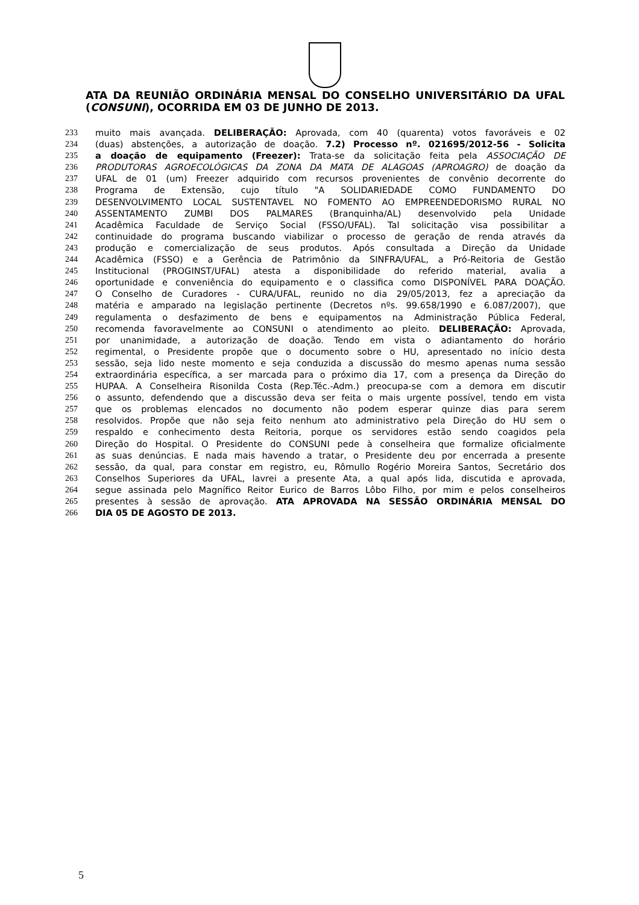ATA DA REUNIÃO ORDINÁRIA MENSAL DO CONSELHO UNIVERSITÁRIO DA UFAL (CONSUNI), OCORRIDA EM 03 DE JUNHO DE 2013.
233 muito mais avançada. DELIBERAÇÃO: Aprovada, com 40 (quarenta) votos favoráveis e 02
234 (duas) abstenções, a autorização de doação. 7.2) Processo nº. 021695/2012-56 - Solicita
235 a doação de equipamento (Freezer): Trata-se da solicitação feita pela ASSOCIAÇÃO DE
236 PRODUTORAS AGROECOLÓGICAS DA ZONA DA MATA DE ALAGOAS (APROAGRO) de doação da
237 UFAL de 01 (um) Freezer adquirido com recursos provenientes de convênio decorrente do
238 Programa de Extensão, cujo título "A SOLIDARIEDADE COMO FUNDAMENTO DO
239 DESENVOLVIMENTO LOCAL SUSTENTAVEL NO FOMENTO AO EMPREENDEDORISMO RURAL NO
240 ASSENTAMENTO ZUMBI DOS PALMARES (Branquinha/AL) desenvolvido pela Unidade
241 Acadêmica Faculdade de Serviço Social (FSSO/UFAL). Tal solicitação visa possibilitar a
242 continuidade do programa buscando viabilizar o processo de geração de renda através da
243 produção e comercialização de seus produtos. Após consultada a Direção da Unidade
244 Acadêmica (FSSO) e a Gerência de Patrimônio da SINFRA/UFAL, a Pró-Reitoria de Gestão
245 Institucional (PROGINST/UFAL) atesta a disponibilidade do referido material, avalia a
246 oportunidade e conveniência do equipamento e o classifica como DISPONÍVEL PARA DOAÇÃO.
247 O Conselho de Curadores - CURA/UFAL, reunido no dia 29/05/2013, fez a apreciação da
248 matéria e amparado na legislação pertinente (Decretos nºs. 99.658/1990 e 6.087/2007), que
249 regulamenta o desfazimento de bens e equipamentos na Administração Pública Federal,
250 recomenda favoravelmente ao CONSUNI o atendimento ao pleito. DELIBERAÇÃO: Aprovada,
251 por unanimidade, a autorização de doação. Tendo em vista o adiantamento do horário
252 regimental, o Presidente propõe que o documento sobre o HU, apresentado no início desta
253 sessão, seja lido neste momento e seja conduzida a discussão do mesmo apenas numa sessão
254 extraordinária específica, a ser marcada para o próximo dia 17, com a presença da Direção do
255 HUPAA. A Conselheira Risonilda Costa (Rep.Téc.-Adm.) preocupa-se com a demora em discutir
256 o assunto, defendendo que a discussão deva ser feita o mais urgente possível, tendo em vista
257 que os problemas elencados no documento não podem esperar quinze dias para serem
258 resolvidos. Propõe que não seja feito nenhum ato administrativo pela Direção do HU sem o
259 respaldo e conhecimento desta Reitoria, porque os servidores estão sendo coagidos pela
260 Direção do Hospital. O Presidente do CONSUNI pede à conselheira que formalize oficialmente
261 as suas denúncias. E nada mais havendo a tratar, o Presidente deu por encerrada a presente
262 sessão, da qual, para constar em registro, eu, Rômullo Rogério Moreira Santos, Secretário dos
263 Conselhos Superiores da UFAL, lavrei a presente Ata, a qual após lida, discutida e aprovada,
264 segue assinada pelo Magnífico Reitor Eurico de Barros Lôbo Filho, por mim e pelos conselheiros
265 presentes à sessão de aprovação. ATA APROVADA NA SESSÃO ORDINÁRIA MENSAL DO
266 DIA 05 DE AGOSTO DE 2013.
5